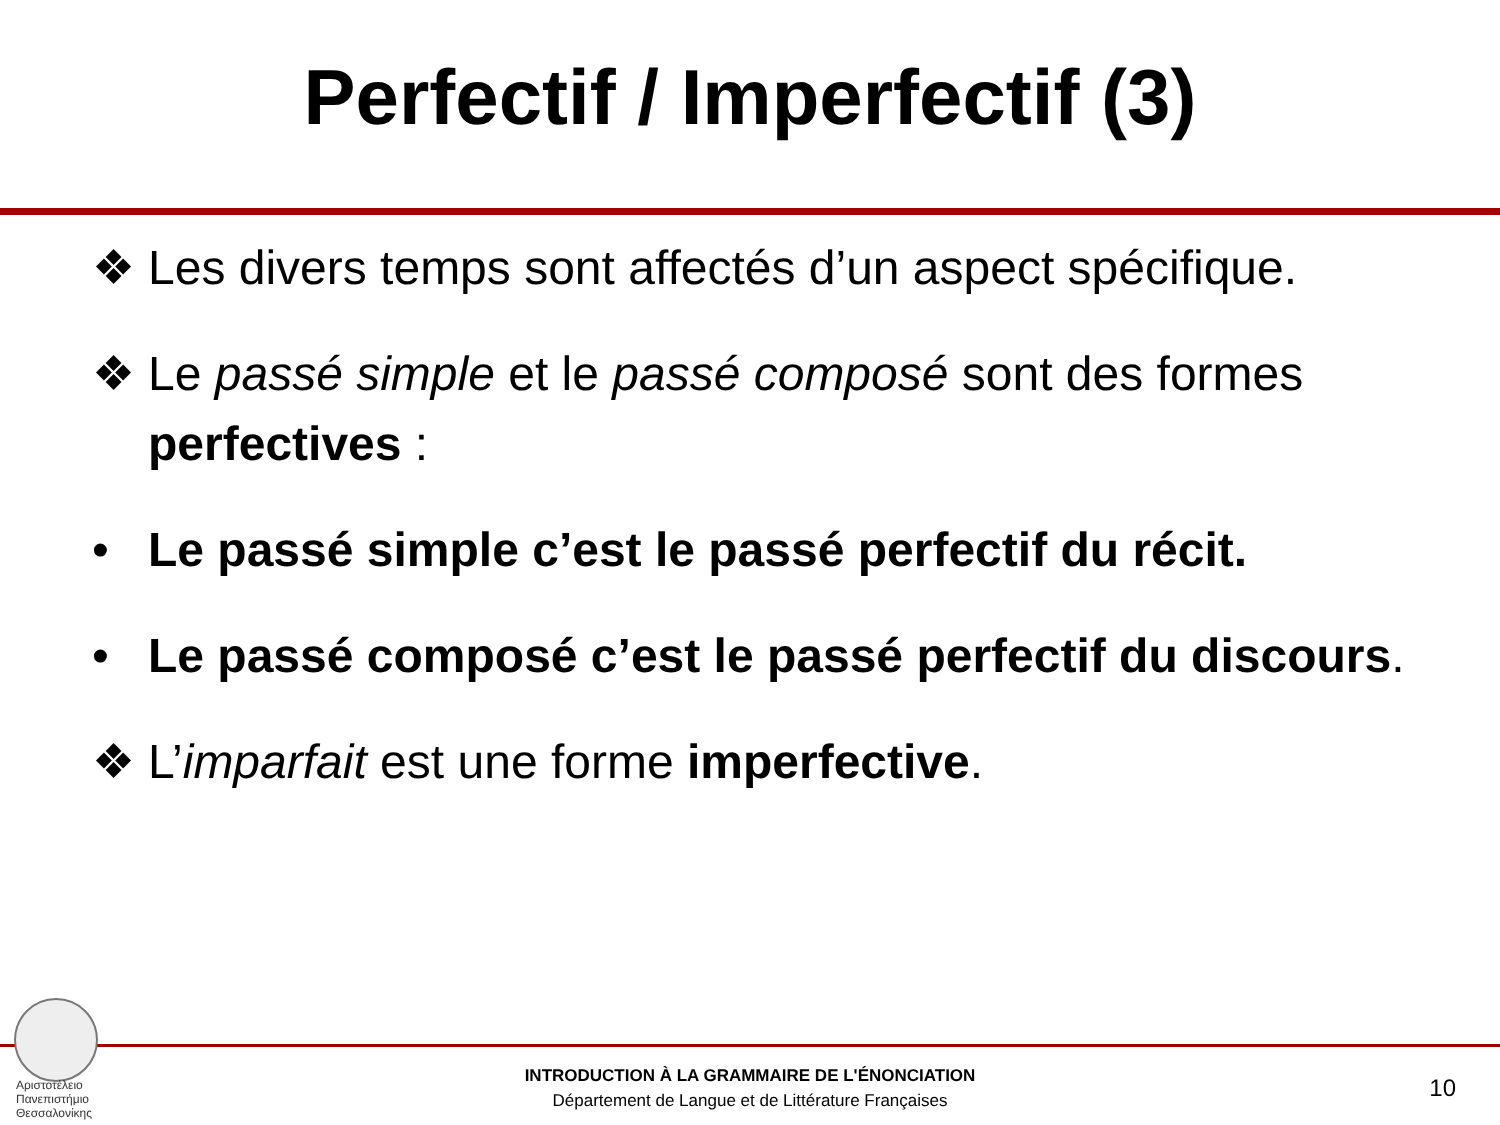Perfectif / Imperfectif (3)
❖ Les divers temps sont affectés d’un aspect spécifique.
❖ Le passé simple et le passé composé sont des formes perfectives :
• Le passé simple c’est le passé perfectif du récit.
• Le passé composé c’est le passé perfectif du discours.
❖ L’imparfait est une forme imperfective.
Αριστοτέλειο
Πανεπιστήμιο
Θεσσαλονίκης
INTRODUCTION À LA GRAMMAIRE DE L'ÉNONCIATION
Département de Langue et de Littérature Françaises
10